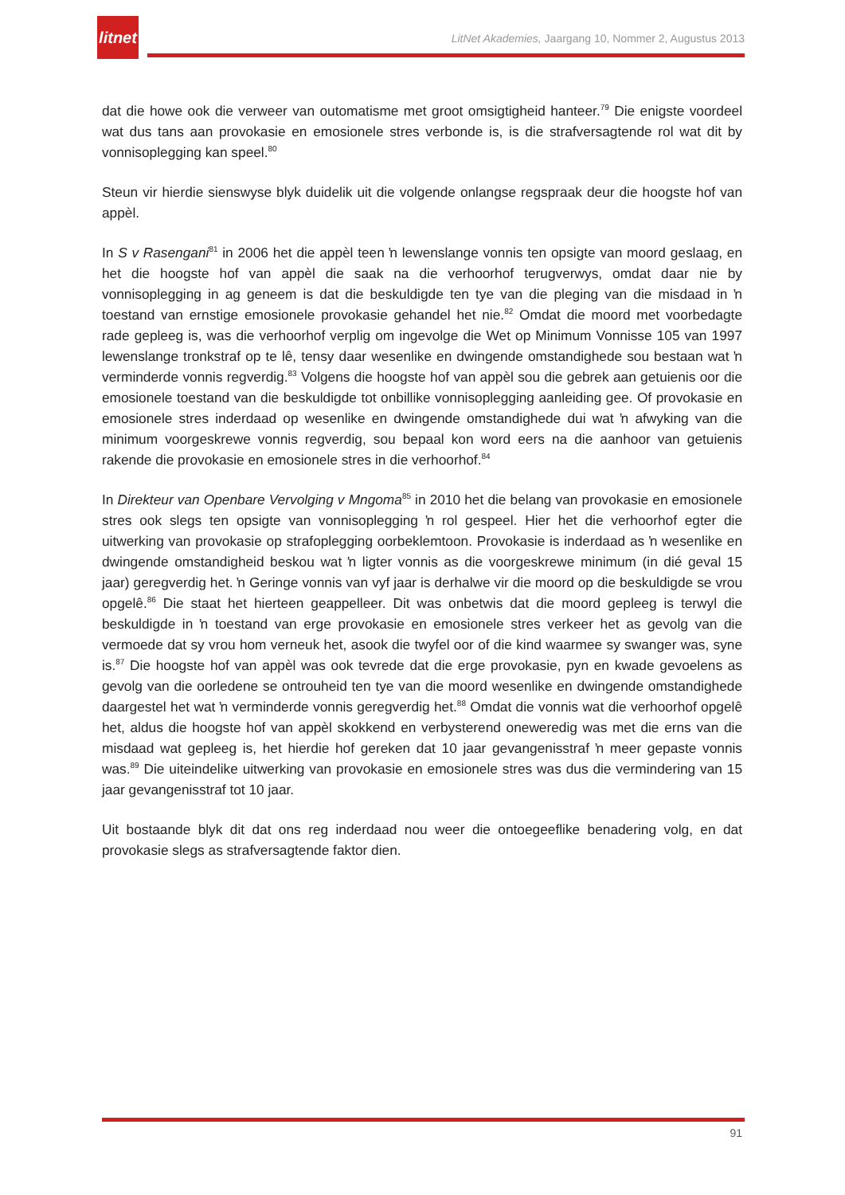litnet
LitNet Akademies, Jaargang 10, Nommer 2, Augustus 2013
dat die howe ook die verweer van outomatisme met groot omsigtigheid hanteer.<sup>79</sup> Die enigste voordeel wat dus tans aan provokasie en emosionele stres verbonde is, is die strafversagtende rol wat dit by vonnisoplegging kan speel.<sup>80</sup>
Steun vir hierdie sienswyse blyk duidelik uit die volgende onlangse regspraak deur die hoogste hof van appèl.
In S v Rasengani<sup>81</sup> in 2006 het die appèl teen ŉ lewenslange vonnis ten opsigte van moord geslaag, en het die hoogste hof van appèl die saak na die verhoorhof terugverwys, omdat daar nie by vonnisoplegging in ag geneem is dat die beskuldigde ten tye van die pleging van die misdaad in ŉ toestand van ernstige emosionele provokasie gehandel het nie.<sup>82</sup> Omdat die moord met voorbedagte rade gepleeg is, was die verhoorhof verplig om ingevolge die Wet op Minimum Vonnisse 105 van 1997 lewenslange tronkstraf op te lê, tensy daar wesenlike en dwingende omstandighede sou bestaan wat ŉ verminderde vonnis regverdig.<sup>83</sup> Volgens die hoogste hof van appèl sou die gebrek aan getuienis oor die emosionele toestand van die beskuldigde tot onbillike vonnisoplegging aanleiding gee. Of provokasie en emosionele stres inderdaad op wesenlike en dwingende omstandighede dui wat ŉ afwyking van die minimum voorgeskrewe vonnis regverdig, sou bepaal kon word eers na die aanhoor van getuienis rakende die provokasie en emosionele stres in die verhoorhof.<sup>84</sup>
In Direkteur van Openbare Vervolging v Mngoma<sup>85</sup> in 2010 het die belang van provokasie en emosionele stres ook slegs ten opsigte van vonnisoplegging ŉ rol gespeel. Hier het die verhoorhof egter die uitwerking van provokasie op strafoplegging oorbeklemtoon. Provokasie is inderdaad as ŉ wesenlike en dwingende omstandigheid beskou wat ŉ ligter vonnis as die voorgeskrewe minimum (in dié geval 15 jaar) geregverdig het. ŉ Geringe vonnis van vyf jaar is derhalwe vir die moord op die beskuldigde se vrou opgelê.<sup>86</sup> Die staat het hierteen geappelleer. Dit was onbetwis dat die moord gepleeg is terwyl die beskuldigde in ŉ toestand van erge provokasie en emosionele stres verkeer het as gevolg van die vermoede dat sy vrou hom verneuk het, asook die twyfel oor of die kind waarmee sy swanger was, syne is.<sup>87</sup> Die hoogste hof van appèl was ook tevrede dat die erge provokasie, pyn en kwade gevoelens as gevolg van die oorledene se ontrouheid ten tye van die moord wesenlike en dwingende omstandighede daargestel het wat ŉ verminderde vonnis geregverdig het.<sup>88</sup> Omdat die vonnis wat die verhoorhof opgelê het, aldus die hoogste hof van appèl skokkend en verbysterend oneweredig was met die erns van die misdaad wat gepleeg is, het hierdie hof gereken dat 10 jaar gevangenisstraf ŉ meer gepaste vonnis was.<sup>89</sup> Die uiteindelike uitwerking van provokasie en emosionele stres was dus die vermindering van 15 jaar gevangenisstraf tot 10 jaar.
Uit bostaande blyk dit dat ons reg inderdaad nou weer die ontoegeeflike benadering volg, en dat provokasie slegs as strafversagtende faktor dien.
91